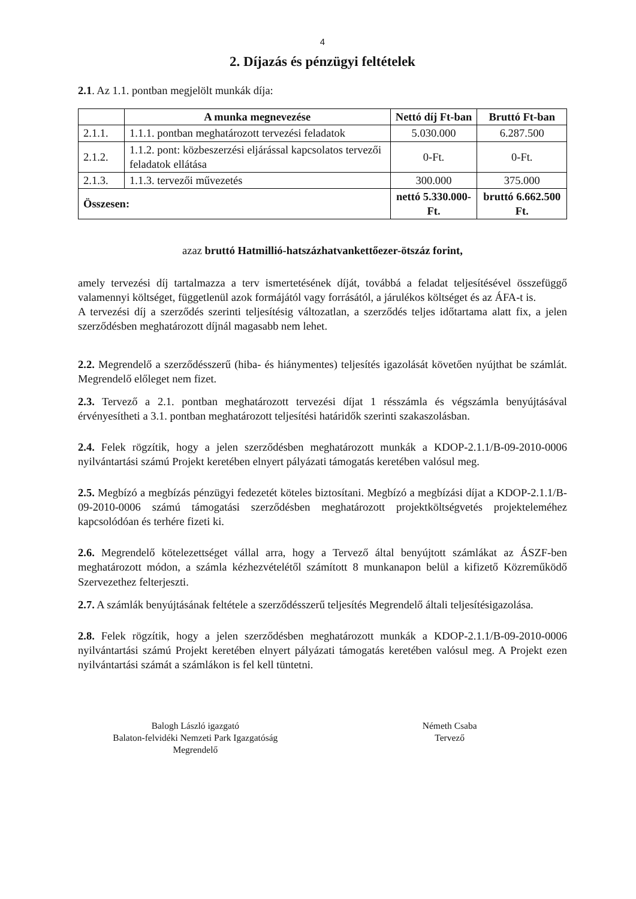4
2. Díjazás és pénzügyi feltételek
2.1. Az 1.1. pontban megjelölt munkák díja:
| | A munka megnevezése | Nettó díj Ft-ban | Bruttó Ft-ban |
| --- | --- | --- | --- |
| 2.1.1. | 1.1.1. pontban meghatározott tervezési feladatok | 5.030.000 | 6.287.500 |
| 2.1.2. | 1.1.2. pont: közbeszerzési eljárással kapcsolatos tervezői feladatok ellátása | 0-Ft. | 0-Ft. |
| 2.1.3. | 1.1.3. tervezői művezetés | 300.000 | 375.000 |
| Összesen: | | nettó 5.330.000-Ft. | bruttó 6.662.500 Ft. |
azaz bruttó Hatmillió-hatszázhatvankettőezer-ötszáz forint,
amely tervezési díj tartalmazza a terv ismertetésének díját, továbbá a feladat teljesítésével összefüggő valamennyi költséget, függetlenül azok formájától vagy forrásától, a járulékos költséget és az ÁFA-t is.
A tervezési díj a szerződés szerinti teljesítésig változatlan, a szerződés teljes időtartama alatt fix, a jelen szerződésben meghatározott díjnál magasabb nem lehet.
2.2. Megrendelő a szerződésszerű (hiba- és hiánymentes) teljesítés igazolását követően nyújthat be számlát. Megrendelő előleget nem fizet.
2.3. Tervező a 2.1. pontban meghatározott tervezési díjat 1 résszámla és végszámla benyújtásával érvényesítheti a 3.1. pontban meghatározott teljesítési határidők szerinti szakaszolásban.
2.4. Felek rögzítik, hogy a jelen szerződésben meghatározott munkák a KDOP-2.1.1/B-09-2010-0006 nyilvántartási számú Projekt keretében elnyert pályázati támogatás keretében valósul meg.
2.5. Megbízó a megbízás pénzügyi fedezetét köteles biztosítani. Megbízó a megbízási díjat a KDOP-2.1.1/B-09-2010-0006 számú támogatási szerződésben meghatározott projektköltségvetés projektelemé­hez kapcsolódóan és terhére fizeti ki.
2.6. Megrendelő kötelezettséget vállal arra, hogy a Tervező által benyújtott számlákat az ÁSZF-ben meghatározott módon, a számla kézhezvételétől számított 8 munkanapon belül a kifizető Közreműködő Szervezethez felterjeszti.
2.7. A számlák benyújtásának feltétele a szerződésszerű teljesítés Megrendelő általi teljesítésigazolása.
2.8. Felek rögzítik, hogy a jelen szerződésben meghatározott munkák a KDOP-2.1.1/B-09-2010-0006 nyilvántartási számú Projekt keretében elnyert pályázati támogatás keretében valósul meg. A Projekt ezen nyilvántartási számát a számlákon is fel kell tüntetni.
Balogh László igazgató
Balaton-felvidéki Nemzeti Park Igazgatóság
Megrendelő
Németh Csaba
Tervező